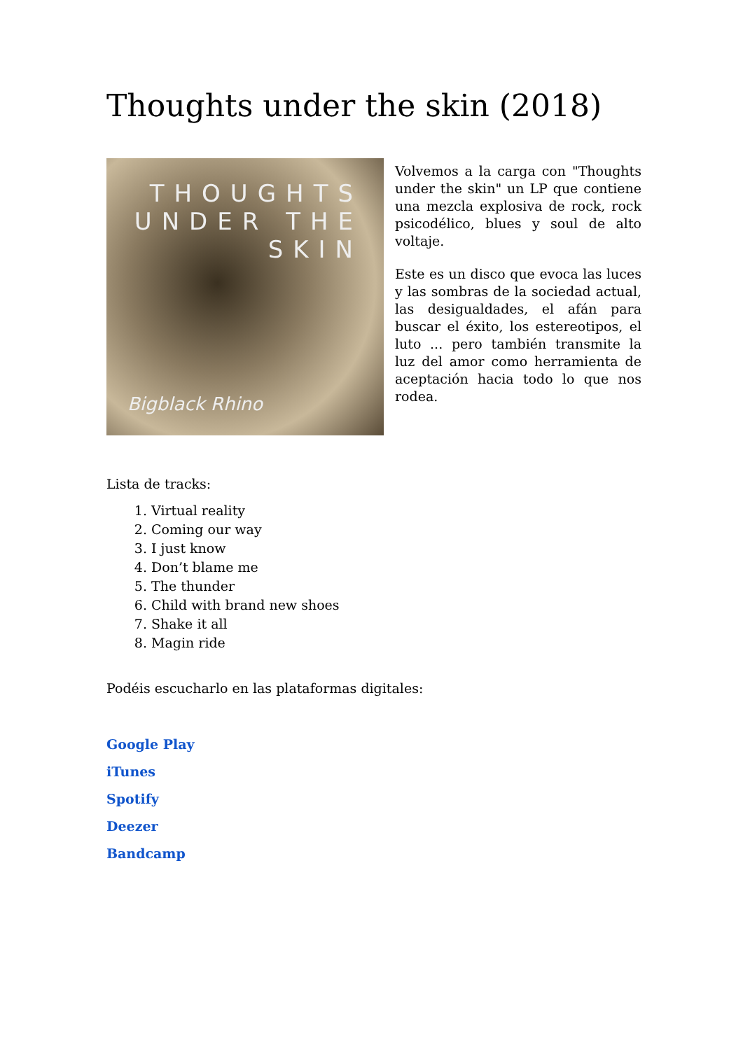Thoughts under the skin (2018)
THOUGHTS UNDER THE SKIN
Bigblack Rhino
Volvemos a la carga con "Thoughts under the skin" un LP que contiene una mezcla explosiva de rock, rock psicodélico, blues y soul de alto voltaje.
Este es un disco que evoca las luces y las sombras de la sociedad actual, las desigualdades, el afán para buscar el éxito, los estereotipos, el luto ... pero también transmite la luz del amor como herramienta de aceptación hacia todo lo que nos rodea.
Lista de tracks:
1. Virtual reality
2. Coming our way
3. I just know
4. Don’t blame me
5. The thunder
6. Child with brand new shoes
7. Shake it all
8. Magin ride
Podéis escucharlo en las plataformas digitales:
Google Play
iTunes
Spotify
Deezer
Bandcamp